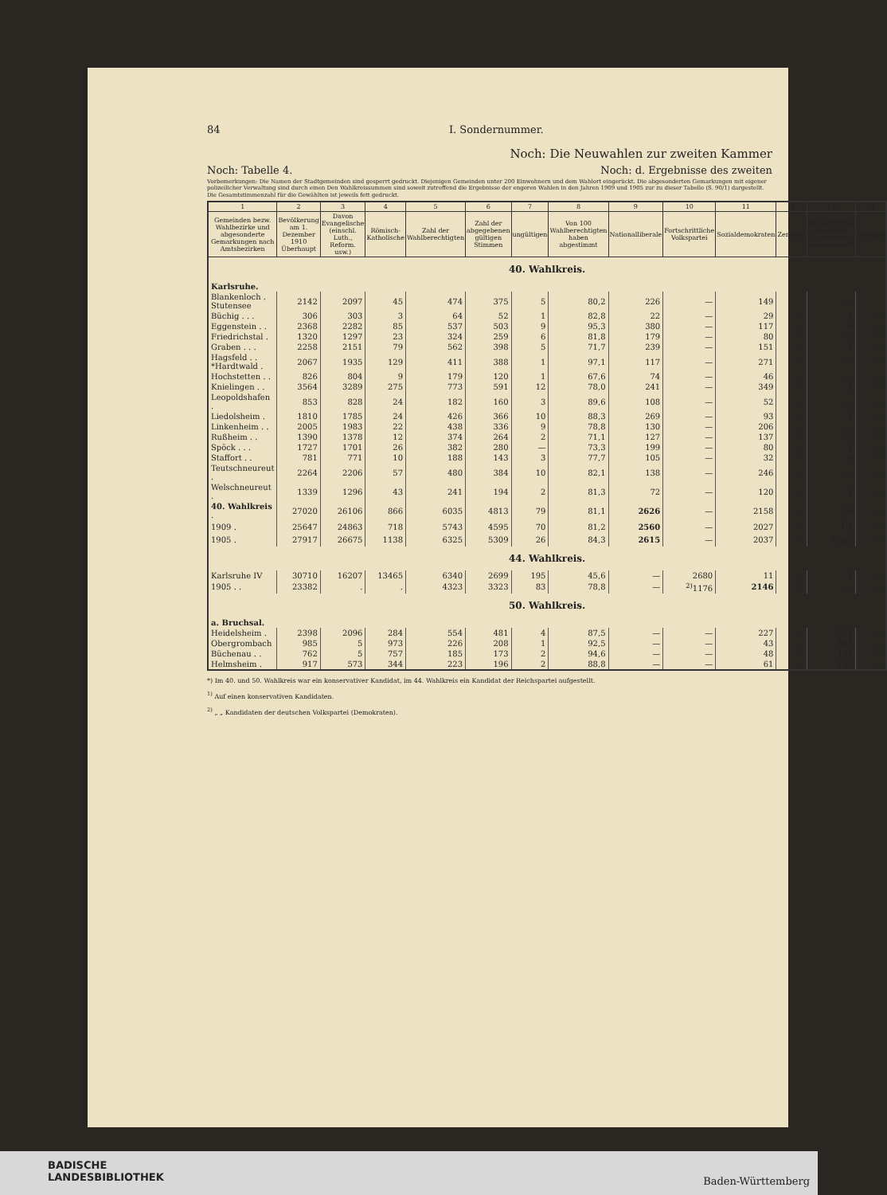84 I. Sondernummer.
Noch: Die Neuwahlen zur zweiten Kammer
Noch: Tabelle 4. Noch: d. Ergebnisse des zweiten
Vorbemerkungen: Die Namen der Stadtgemeinden sind gesperrt gedruckt. Diejenigen Gemeinden unter 200 Einwohnern und dem Wahlort eingerückt. Die abgesonderten Gemarkungen mit eigener polizeilicher Verwaltung sind durch einen Den Wahlkreissummen sind soweit zutreffend die Ergebnisse der engeren Wahlen in den Jahren 1909 und 1905 zur zu dieser Tabelle (S. 90/1) dargestellt. Die Gesamtstimmenzahl für die Gewählten ist jeweils fett gedruckt.
| 1 | 2 | 3 | 4 | 5 | 6 | 7 | 8 | 9 | 10 | 11 | 12 | 13 | 14 |
| --- | --- | --- | --- | --- | --- | --- | --- | --- | --- | --- | --- | --- | --- |
| Gemeinden bezw. Wahlbezirke und abgesonderte Gemarkungen nach Amtsbezirken | Bevölkerung am 1. Dezember 1910 Überhaupt | Davon Evangelische (einschl. Luth., Reform. usw.) | Römisch-Katholische | Zahl der Wahlberechtigten | Zahl der abgegebenen gültigen Stimmen | ungültigen | Von 100 Wahlberechtigten haben abgestimmt | Nationalliberale | Fortschrittliche Volkspartei | Sozialdemokraten | Zentrum | Konservative, Bund der Landwirte, Reichspartei*) | Sonstige |
| 40. Wahlkreis. | | | | | | | | | | | | | |
| Karlsruhe. | | | | | | | | | | | | | |
| Blankenloch . Stutensee | 2142 | 2097 | 45 | 474 | 375 | 5 | 80,2 | 226 | — | 149 | | — | |
| Büchig . . . | 306 | 303 | 3 | 64 | 52 | 1 | 82,8 | 22 | — | 29 | — | 1 | — |
| Eggenstein . . | 2368 | 2282 | 85 | 537 | 503 | 9 | 95,3 | 380 | — | 117 | — | 6 | — |
| Friedrichstal . | 1320 | 1297 | 23 | 324 | 259 | 6 | 81,8 | 179 | — | 80 | — | — | — |
| Graben . . . | 2258 | 2151 | 79 | 562 | 398 | 5 | 71,7 | 239 | — | 151 | — | 8 | — |
| Hagsfeld . . *Hardtwald . | 2067 | 1935 | 129 | 411 | 388 | 1 | 97,1 | 117 | — | 271 | — | — | — |
| Hochstetten . . | 826 | 804 | 9 | 179 | 120 | 1 | 67,6 | 74 | — | 46 | — | — | — |
| Knielingen . . | 3564 | 3289 | 275 | 773 | 591 | 12 | 78,0 | 241 | — | 349 | — | 1 | — |
| Leopoldshafen . | 853 | 828 | 24 | 182 | 160 | 3 | 89,6 | 108 | — | 52 | — | — | — |
| Liedolsheim . | 1810 | 1785 | 24 | 426 | 366 | 10 | 88,3 | 269 | — | 93 | — | 4 | — |
| Linkenheim . . | 2005 | 1983 | 22 | 438 | 336 | 9 | 78,8 | 130 | — | 206 | — | — | — |
| Rußheim . . | 1390 | 1378 | 12 | 374 | 264 | 2 | 71,1 | 127 | — | 137 | — | — | — |
| Spöck . . . | 1727 | 1701 | 26 | 382 | 280 | — | 73,3 | 199 | — | 80 | — | 1 | — |
| Staffort . . | 781 | 771 | 10 | 188 | 143 | 3 | 77,7 | 105 | — | 32 | — | 6 | — |
| Teutschneureut . | 2264 | 2206 | 57 | 480 | 384 | 10 | 82,1 | 138 | — | 246 | — | — | — |
| Welschneureut . | 1339 | 1296 | 43 | 241 | 194 | 2 | 81,3 | 72 | — | 120 | — | 2 | — |
| 40. Wahlkreis . | 27020 | 26106 | 866 | 6035 | 4813 | 79 | 81,1 | 2626 | — | 2158 | — | 29 | — |
| 1909 . | 25647 | 24863 | 718 | 5743 | 4595 | 70 | 81,2 | 2560 | — | 2027 | — | <sup>1)</sup> 8 | — |
| 1905 . | 27917 | 26675 | 1138 | 6325 | 5309 | 26 | 84,3 | 2615 | — | 2037 | — | <sup>1)</sup> 657 | — |
| 44. Wahlkreis. | | | | | | | | | | | | | |
| Karlsruhe IV | 30710 | 16207 | 13465 | 6340 | 2699 | 195 | 45,6 | — | 2680 | 11 | — | 8 | — |
| 1905 . . | 23382 | . | . | 4323 | 3323 | 83 | 78,8 | — | <sup>2)</sup> 1176 | 2146 | 1 | — | — |
| 50. Wahlkreis. | | | | | | | | | | | | | |
| a. Bruchsal. | | | | | | | | | | | | | |
| Heidelsheim . | 2398 | 2096 | 284 | 554 | 481 | 4 | 87,5 | — | — | 227 | — | 254 | — |
| Obergrombach | 985 | 5 | 973 | 226 | 208 | 1 | 92,5 | — | — | 43 | — | 165 | — |
| Büchenau . . | 762 | 5 | 757 | 185 | 173 | 2 | 94,6 | — | — | 48 | — | 125 | — |
| Helmsheim . | 917 | 573 | 344 | 223 | 196 | 2 | 88,8 | — | — | 61 | — | 135 | — |
*) Im 40. und 50. Wahlkreis war ein konservativer Kandidat, im 44. Wahlkreis ein Kandidat der Reichspartei aufgestellt.
<sup>1)</sup> Auf einen konservativen Kandidaten.
<sup>2)</sup> „ „ Kandidaten der deutschen Volkspartei (Demokraten).
BADISCHE
LANDESBIBLIOTHEK
Baden-Württemberg